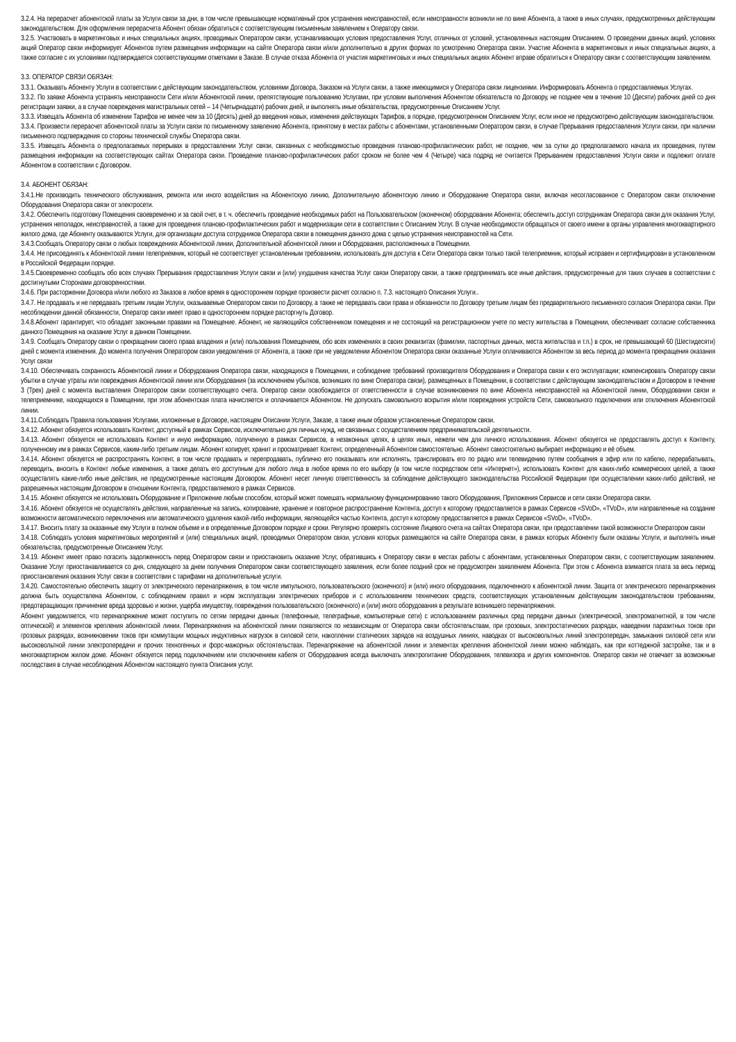3.2.4. На перерасчет абонентской платы за Услуги связи за дни, в том числе превышающие нормативный срок устранения неисправностей, если неисправности возникли не по вине Абонента, а также в иных случаях, предусмотренных действующим законодательством. Для оформления перерасчета Абонент обязан обратиться с соответствующим письменным заявлением к Оператору связи.
3.2.5. Участвовать в маркетинговых и иных специальных акциях, проводимых Оператором связи, устанавливающих условия предоставления Услуг, отличных от условий, установленных настоящим Описанием. О проведении данных акций, условиях акций Оператор связи информирует Абонентов путем размещения информации на сайте Оператора связи и/или дополнительно в других формах по усмотрению Оператора связи. Участие Абонента в маркетинговых и иных специальных акциях, а также согласие с их условиями подтверждается соответствующими отметками в Заказе. В случае отказа Абонента от участия маркетинговых и иных специальных акциях Абонент вправе обратиться к Оператору связи с соответствующим заявлением.
3.3. ОПЕРАТОР СВЯЗИ ОБЯЗАН:
3.3.1. Оказывать Абоненту Услуги в соответствии с действующим законодательством, условиями Договора, Заказом на Услуги связи, а также имеющимися у Оператора связи лицензиями. Информировать Абонента о предоставляемых Услугах.
3.3.2. По заявке Абонента устранять неисправности Сети и/или Абонентской линии, препятствующие пользованию Услугами, при условии выполнения Абонентом обязательств по Договору, не позднее чем в течение 10 (Десяти) рабочих дней со дня регистрации заявки, а в случае повреждения магистральных сетей – 14 (Четырнадцати) рабочих дней, и выполнять иные обязательства, предусмотренные Описанием Услуг.
3.3.3. Извещать Абонента об изменении Тарифов не менее чем за 10 (Десять) дней до введения новых, изменения действующих Тарифов, в порядке, предусмотренном Описанием Услуг, если иное не предусмотрено действующим законодательством.
3.3.4. Произвести перерасчет абонентской платы за Услуги связи по письменному заявлению Абонента, принятому в местах работы с абонентами, установленными Оператором связи, в случае Прерывания предоставления Услуги связи, при наличии письменного подтверждения со стороны технической службы Оператора связи.
3.3.5. Извещать Абонента о предполагаемых перерывах в предоставлении Услуг связи, связанных с необходимостью проведения планово-профилактических работ, не позднее, чем за сутки до предполагаемого начала их проведения, путем размещения информации на соответствующих сайтах Оператора связи. Проведение планово-профилактических работ сроком не более чем 4 (Четыре) часа подряд не считается Прерыванием предоставления Услуги связи и подлежит оплате Абонентом в соответствии с Договором.
3.4. АБОНЕНТ ОБЯЗАН:
3.4.1.Не производить технического обслуживания, ремонта или иного воздействия на Абонентскую линию, Дополнительную абонентскую линию и Оборудование Оператора связи, включая несогласованное с Оператором связи отключение Оборудования Оператора связи от электросети.
3.4.2. Обеспечить подготовку Помещения своевременно и за свой счет, в т. ч. обеспечить проведение необходимых работ на Пользовательском (оконечном) оборудовании Абонента; обеспечить доступ сотрудникам Оператора связи для оказания Услуг, устранения неполадок, неисправностей, а также для проведения планово-профилактических работ и модернизации сети в соответствии с Описанием Услуг. В случае необходимости обращаться от своего имени в органы управления многоквартирного жилого дома, где Абоненту оказываются Услуги, для организации доступа сотрудников Оператора связи в помещения данного дома с целью устранения неисправностей на Сети.
3.4.3.Сообщать Оператору связи о любых повреждениях Абонентской линии, Дополнительной абонентской линии и Оборудования, расположенных в Помещении.
3.4.4. Не присоединять к Абонентской линии телеприемник, который не соответствует установленным требованиям, использовать для доступа к Сети Оператора связи только такой телеприемник, который исправен и сертифицирован в установленном в Российской Федерации порядке.
3.4.5.Своевременно сообщать обо всех случаях Прерывания предоставления Услуги связи и (или) ухудшения качества Услуг связи Оператору связи, а также предпринимать все иные действия, предусмотренные для таких случаев в соответствии с достигнутыми Сторонами договоренностями.
3.4.6. При расторжении Договора и/или любого из Заказов в любое время в одностороннем порядке произвести расчет согласно п. 7.3. настоящего Описания Услуги..
3.4.7. Не продавать и не передавать третьим лицам Услуги, оказываемые Оператором связи по Договору, а также не передавать свои права и обязанности по Договору третьим лицам без предварительного письменного согласия Оператора связи. При несоблюдении данной обязанности, Оператор связи имеет право в одностороннем порядке расторгнуть Договор.
3.4.8.Абонент гарантирует, что обладает законными правами на Помещение. Абонент, не являющийся собственником помещения и не состоящий на регистрационном учете по месту жительства в Помещении, обеспечивает согласие собственника данного Помещения на оказание Услуг в данном Помещении.
3.4.9. Сообщать Оператору связи о прекращении своего права владения и (или) пользования Помещением, обо всех изменениях в своих реквизитах (фамилии, паспортных данных, места жительства и т.п.) в срок, не превышающий 60 (Шестидесяти) дней с момента изменения. До момента получения Оператором связи уведомления от Абонента, а также при не уведомлении Абонентом Оператора связи оказанные Услуги оплачиваются Абонентом за весь период до момента прекращения оказания Услуг связи
3.4.10. Обеспечивать сохранность Абонентской линии и Оборудования Оператора связи, находящихся в Помещении, и соблюдение требований производителя Оборудования и Оператора связи к его эксплуатации; компенсировать Оператору связи убытки в случае утраты или повреждения Абонентской линии или Оборудования (за исключением убытков, возникших по вине Оператора связи), размещенных в Помещении, в соответствии с действующим законодательством и Договором в течение 3 (Трех) дней с момента выставления Оператором связи соответствующего счета. Оператор связи освобождается от ответственности в случае возникновения по вине Абонента неисправностей на Абонентской линии, Оборудовании связи и телеприемнике, находящихся в Помещении, при этом абонентская плата начисляется и оплачивается Абонентом. Не допускать самовольного вскрытия и/или повреждения устройств Сети, самовольного подключения или отключения Абонентской линии.
3.4.11.Соблюдать Правила пользования Услугами, изложенные в Договоре, настоящем Описании Услуги, Заказе, а также иным образом установленные Оператором связи.
3.4.12. Абонент обязуется использовать Контент, доступный в рамках Сервисов, исключительно для личных нужд, не связанных с осуществлением предпринимательской деятельности.
3.4.13. Абонент обязуется не использовать Контент и иную информацию, полученную в рамках Сервисов, в незаконных целях, в целях иных, нежели чем для личного использования. Абонент обязуется не предоставлять доступ к Контенту, полученному им в рамках Сервисов, каким-либо третьим лицам. Абонент копирует, хранит и просматривает Контент, определенный Абонентом самостоятельно. Абонент самостоятельно выбирает информацию и её объем.
3.4.14. Абонент обязуется не распространять Контент, в том числе продавать и перепродавать, публично его показывать или исполнять, транслировать его по радио или телевидению путем сообщения в эфир или по кабелю, перерабатывать, переводить, вносить в Контент любые изменения, а также делать его доступным для любого лица в любое время по его выбору (в том числе посредством сети «Интернет»), использовать Контент для каких-либо коммерческих целей, а также осуществлять какие-либо иные действия, не предусмотренные настоящим Договором. Абонент несет личную ответственность за соблюдение действующего законодательства Российской Федерации при осуществлении каких-либо действий, не разрешенных настоящим Договором в отношении Контента, предоставляемого в рамках Сервисов.
3.4.15. Абонент обязуется не использовать Оборудование и Приложение любым способом, который может помешать нормальному функционированию такого Оборудования, Приложения Сервисов и сети связи Оператора связи.
3.4.16. Абонент обязуется не осуществлять действия, направленные на запись, копирование, хранение и повторное распространение Контента, доступ к которому предоставляется в рамках Сервисов «SVoD», «TVoD», или направленные на создание возможности автоматического переключения или автоматического удаления какой-либо информации, являющейся частью Контента, доступ к которому предоставляется в рамках Сервисов «SVoD», «TVoD».
3.4.17. Вносить плату за оказанные ему Услуги в полном объеме и в определенные Договором порядке и сроки. Регулярно проверять состояние Лицевого счета на сайтах Оператора связи, при предоставлении такой возможности Оператором связи
3.4.18. Соблюдать условия маркетинговых мероприятий и (или) специальных акций, проводимых Оператором связи, условия которых размещаются на сайте Оператора связи, в рамках которых Абоненту были оказаны Услуги, и выполнять иные обязательства, предусмотренные Описанием Услуг.
3.4.19. Абонент имеет право погасить задолженность перед Оператором связи и приостановить оказание Услуг, обратившись к Оператору связи в местах работы с абонентами, установленных Оператором связи, с соответствующим заявлением. Оказание Услуг приостанавливается со дня, следующего за днем получения Оператором связи соответствующего заявления, если более поздний срок не предусмотрен заявлением Абонента. При этом с Абонента взимается плата за весь период приостановления оказания Услуг связи в соответствии с тарифами на дополнительные услуги.
3.4.20. Самостоятельно обеспечить защиту от электрического перенапряжения, в том числе импульсного, пользовательского (оконечного) и (или) иного оборудования, подключенного к абонентской линии. Защита от электрического перенапряжения должна быть осуществлена Абонентом, с соблюдением правил и норм эксплуатации электрических приборов и с использованием технических средств, соответствующих установленным действующим законодательством требованиям, предотвращающих причинение вреда здоровью и жизни, ущерба имуществу, повреждения пользовательского (оконечного) и (или) иного оборудования в результате возникшего перенапряжения.
Абонент уведомляется, что перенапряжение может поступить по сетям передачи данных (телефонные, телеграфные, компьютерные сети) с использованием различных сред передачи данных (электрической, электромагнитной, в том числе оптической) и элементов крепления абонентской линии. Перенапряжения на абонентской линии появляются по независящим от Оператора связи обстоятельствам, при грозовых, электростатических разрядах, наведении паразитных токов при грозовых разрядах, возникновении токов при коммутации мощных индуктивных нагрузок в силовой сети, накоплении статических зарядов на воздушных линиях, наводках от высоковольтных линий электропередач, замыкания силовой сети или высоковольтной линии электропередачи и прочих техногенных и форс-мажорных обстоятельствах. Перенапряжение на абонентской линии и элементах крепления абонентской линии можно наблюдать, как при коттеджной застройке, так и в многоквартирном жилом доме. Абонент обязуется перед подключением или отключением кабеля от Оборудования всегда выключать электропитание Оборудования, телевизора и других компонентов. Оператор связи не отвечает за возможные последствия в случае несоблюдения Абонентом настоящего пункта Описания услуг.